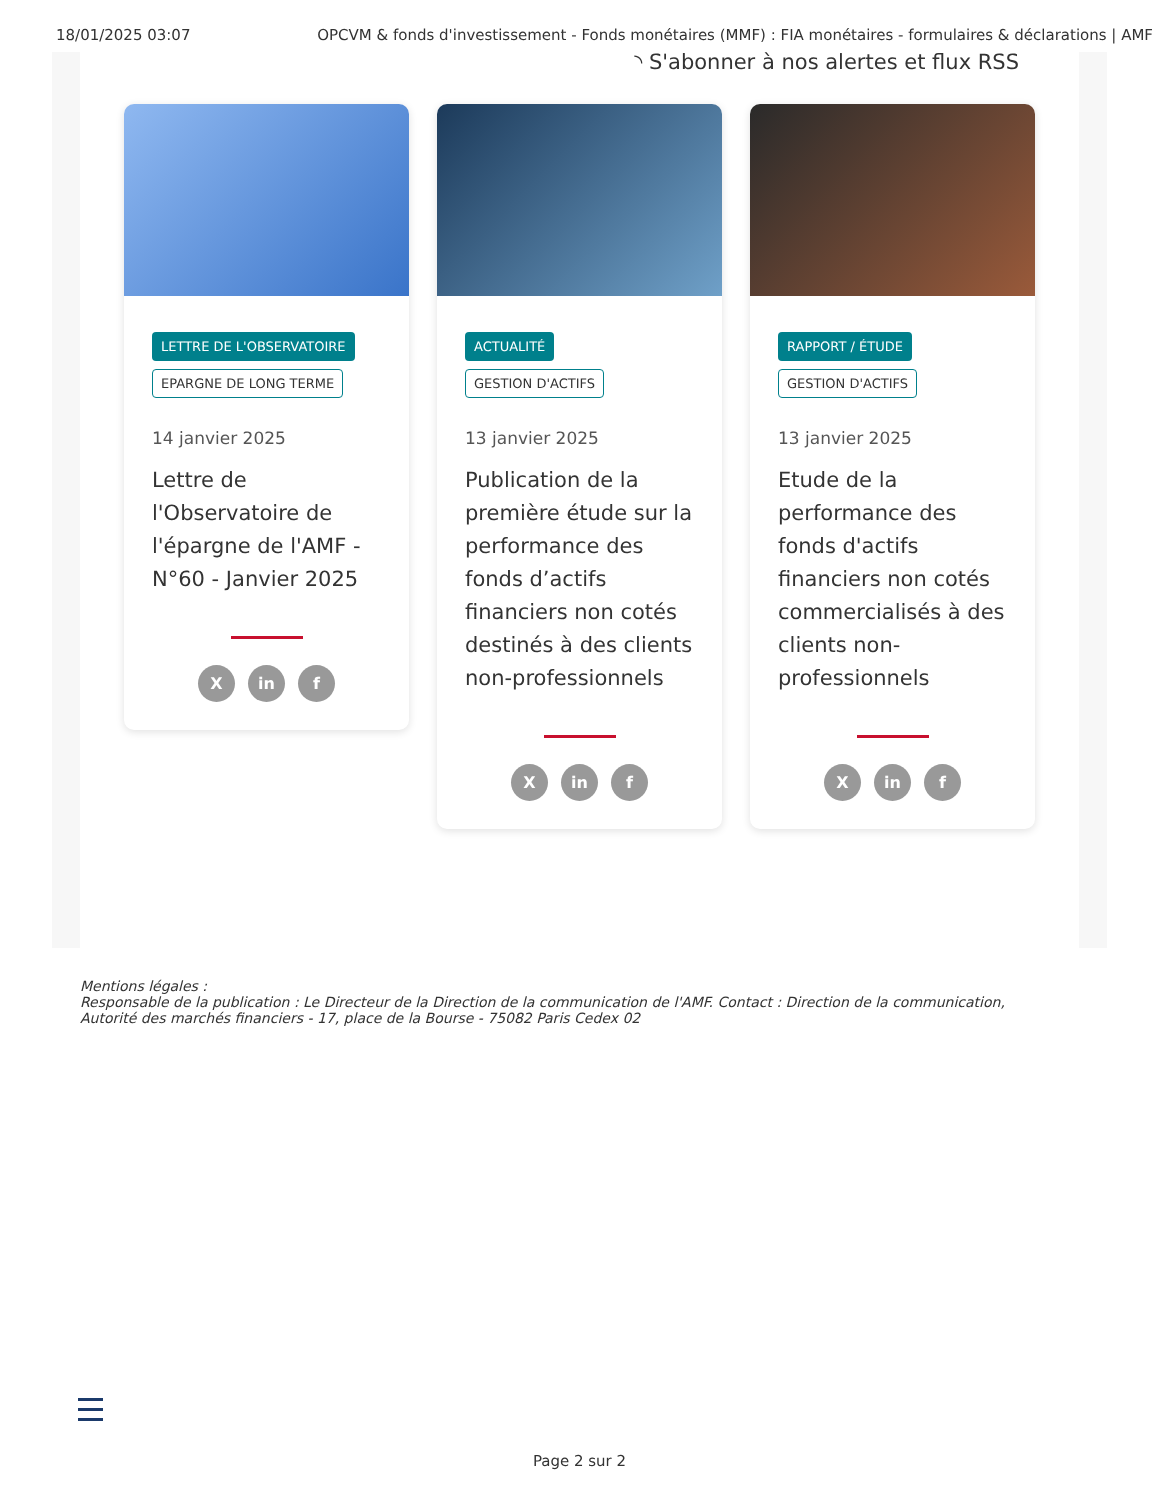18/01/2025 03:07 OPCVM & fonds d'investissement - Fonds monétaires (MMF) : FIA monétaires - formulaires & déclarations | AMF
◝ S'abonner à nos alertes et flux RSS
LETTRE DE L'OBSERVATOIRE
EPARGNE DE LONG TERME
14 janvier 2025
Lettre de l'Observatoire de l'épargne de l'AMF - N°60 - Janvier 2025
X in f
ACTUALITÉ
GESTION D'ACTIFS
13 janvier 2025
Publication de la première étude sur la performance des fonds d’actifs financiers non cotés destinés à des clients non-professionnels
X in f
RAPPORT / ÉTUDE
GESTION D'ACTIFS
13 janvier 2025
Etude de la performance des fonds d'actifs financiers non cotés commercialisés à des clients non-professionnels
X in f
Mentions légales :
Responsable de la publication : Le Directeur de la Direction de la communication de l'AMF. Contact : Direction de la communication,
Autorité des marchés financiers - 17, place de la Bourse - 75082 Paris Cedex 02
Page 2 sur 2